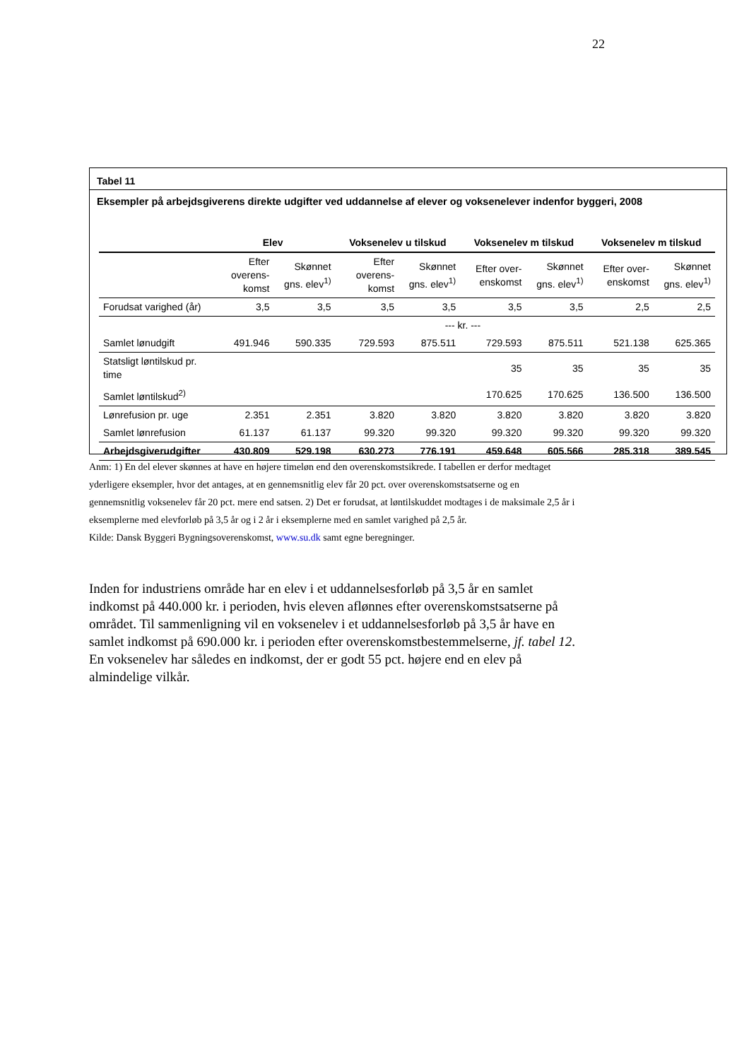22
Tabel 11
Eksempler på arbejdsgiverens direkte udgifter ved uddannelse af elever og voksenelever indenfor byggeri, 2008
| | Elev | | Voksenelev u tilskud | | Voksenelev m tilskud | | Voksenelev m tilskud | |
| --- | --- | --- | --- | --- | --- | --- | --- | --- |
| | Efter overens-komst | Skønnet gns. elev<sup>1)</sup> | Efter overens-komst | Skønnet gns. elev<sup>1)</sup> | Efter over-enskomst | Skønnet gns. elev<sup>1)</sup> | Efter over-enskomst | Skønnet gns. elev<sup>1)</sup> |
| Forudsat varighed (år) | 3,5 | 3,5 | 3,5 | 3,5 | 3,5 | 3,5 | 2,5 | 2,5 |
| | --- kr. --- | | | | | | | |
| Samlet lønudgift | 491.946 | 590.335 | 729.593 | 875.511 | 729.593 | 875.511 | 521.138 | 625.365 |
| Statsligt løntilskud pr. time | | | | | 35 | 35 | 35 | 35 |
| Samlet løntilskud<sup>2)</sup> | | | | | 170.625 | 170.625 | 136.500 | 136.500 |
| Lønrefusion pr. uge | 2.351 | 2.351 | 3.820 | 3.820 | 3.820 | 3.820 | 3.820 | 3.820 |
| Samlet lønrefusion | 61.137 | 61.137 | 99.320 | 99.320 | 99.320 | 99.320 | 99.320 | 99.320 |
| Arbejdsgiverudgifter | 430.809 | 529.198 | 630.273 | 776.191 | 459.648 | 605.566 | 285.318 | 389.545 |
Anm: 1) En del elever skønnes at have en højere timeløn end den overenskomstsikrede. I tabellen er derfor medtaget yderligere eksempler, hvor det antages, at en gennemsnitlig elev får 20 pct. over overenskomstsatserne og en gennemsnitlig voksenelev får 20 pct. mere end satsen. 2) Det er forudsat, at løntilskuddet modtages i de maksimale 2,5 år i eksemplerne med elevforløb på 3,5 år og i 2 år i eksemplerne med en samlet varighed på 2,5 år.
Kilde: Dansk Byggeri Bygningsoverenskomst, www.su.dk samt egne beregninger.
Inden for industriens område har en elev i et uddannelsesforløb på 3,5 år en samlet indkomst på 440.000 kr. i perioden, hvis eleven aflønnes efter overenskomstsatserne på området. Til sammenligning vil en voksenelev i et uddannelsesforløb på 3,5 år have en samlet indkomst på 690.000 kr. i perioden efter overenskomstbestemmelserne, jf. tabel 12. En voksenelev har således en indkomst, der er godt 55 pct. højere end en elev på almindelige vilkår.